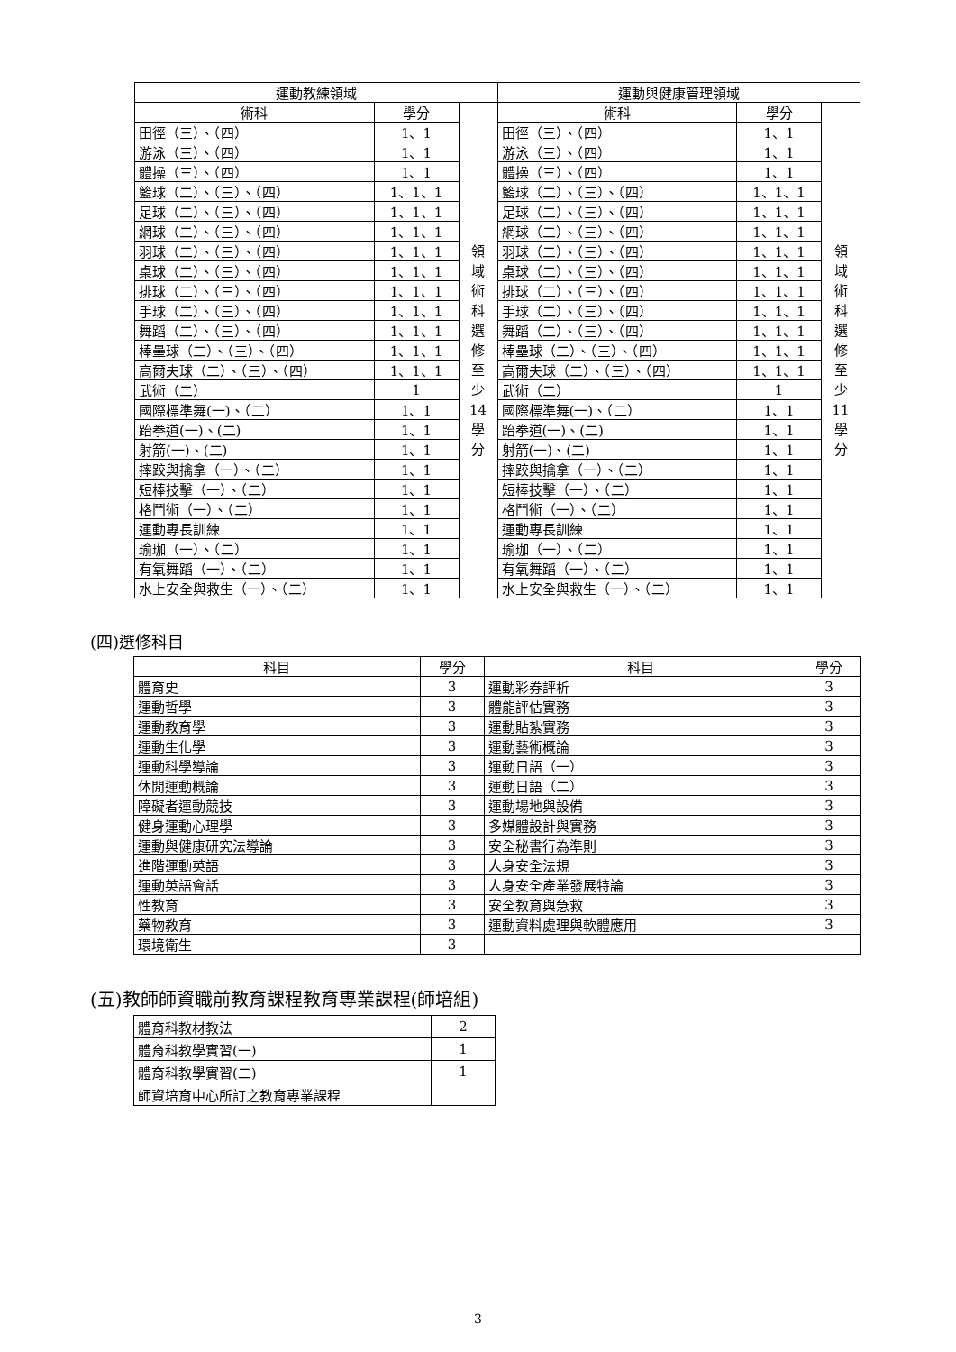| 運動教練領域 | | | 運動與健康管理領域 | | |
| --- | --- | --- | --- | --- | --- |
| 術科 | 學分 | 領 域 術 科 選 修 至 少 14 學 分 | 術科 | 學分 | 領 域 術 科 選 修 至 少 11 學 分 |
| 田徑（三）、（四） | 1、1 | | 田徑（三）、（四） | 1、1 | |
| 游泳（三）、（四） | 1、1 | | 游泳（三）、（四） | 1、1 | |
| 體操（三）、（四） | 1、1 | | 體操（三）、（四） | 1、1 | |
| 籃球（二）、（三）、（四） | 1、1、1 | | 籃球（二）、（三）、（四） | 1、1、1 | |
| 足球（二）、（三）、（四） | 1、1、1 | | 足球（二）、（三）、（四） | 1、1、1 | |
| 網球（二）、（三）、（四） | 1、1、1 | | 網球（二）、（三）、（四） | 1、1、1 | |
| 羽球（二）、（三）、（四） | 1、1、1 | | 羽球（二）、（三）、（四） | 1、1、1 | |
| 桌球（二）、（三）、（四） | 1、1、1 | | 桌球（二）、（三）、（四） | 1、1、1 | |
| 排球（二）、（三）、（四） | 1、1、1 | | 排球（二）、（三）、（四） | 1、1、1 | |
| 手球（二）、（三）、（四） | 1、1、1 | | 手球（二）、（三）、（四） | 1、1、1 | |
| 舞蹈（二）、（三）、（四） | 1、1、1 | | 舞蹈（二）、（三）、（四） | 1、1、1 | |
| 棒壘球（二）、（三）、（四） | 1、1、1 | | 棒壘球（二）、（三）、（四） | 1、1、1 | |
| 高爾夫球（二）、（三）、（四） | 1、1、1 | | 高爾夫球（二）、（三）、（四） | 1、1、1 | |
| 武術（二） | 1 | | 武術（二） | 1 | |
| 國際標準舞(一)、（二） | 1、1 | | 國際標準舞(一)、（二） | 1、1 | |
| 跆拳道(一)、(二) | 1、1 | | 跆拳道(一)、(二) | 1、1 | |
| 射箭(一)、(二) | 1、1 | | 射箭(一)、(二) | 1、1 | |
| 摔跤與擒拿（一）、（二） | 1、1 | | 摔跤與擒拿（一）、（二） | 1、1 | |
| 短棒技擊（一）、（二） | 1、1 | | 短棒技擊（一）、（二） | 1、1 | |
| 格鬥術（一）、（二） | 1、1 | | 格鬥術（一）、（二） | 1、1 | |
| 運動專長訓練 | 1、1 | | 運動專長訓練 | 1、1 | |
| 瑜珈（一）、（二） | 1、1 | | 瑜珈（一）、（二） | 1、1 | |
| 有氧舞蹈（一）、（二） | 1、1 | | 有氧舞蹈（一）、（二） | 1、1 | |
| 水上安全與救生（一）、（二） | 1、1 | | 水上安全與救生（一）、（二） | 1、1 | |
(四)選修科目
| 科目 | 學分 | 科目 | 學分 |
| --- | --- | --- | --- |
| 體育史 | 3 | 運動彩券評析 | 3 |
| 運動哲學 | 3 | 體能評估實務 | 3 |
| 運動教育學 | 3 | 運動貼紮實務 | 3 |
| 運動生化學 | 3 | 運動藝術概論 | 3 |
| 運動科學導論 | 3 | 運動日語（一） | 3 |
| 休閒運動概論 | 3 | 運動日語（二） | 3 |
| 障礙者運動競技 | 3 | 運動場地與設備 | 3 |
| 健身運動心理學 | 3 | 多媒體設計與實務 | 3 |
| 運動與健康研究法導論 | 3 | 安全秘書行為準則 | 3 |
| 進階運動英語 | 3 | 人身安全法規 | 3 |
| 運動英語會話 | 3 | 人身安全產業發展特論 | 3 |
| 性教育 | 3 | 安全教育與急救 | 3 |
| 藥物教育 | 3 | 運動資料處理與軟體應用 | 3 |
| 環境衛生 | 3 | | |
(五)教師師資職前教育課程教育專業課程(師培組)
| 體育科教材教法 | 2 |
| 體育科教學實習(一) | 1 |
| 體育科教學實習(二) | 1 |
| 師資培育中心所訂之教育專業課程 | |
3